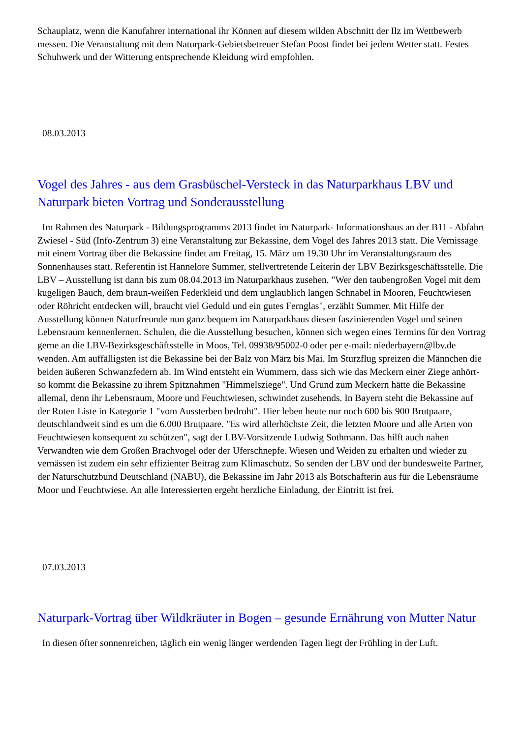Schauplatz, wenn die Kanufahrer international ihr Können auf diesem wilden Abschnitt der Ilz im Wettbewerb messen. Die Veranstaltung mit dem Naturpark-Gebietsbetreuer Stefan Poost findet bei jedem Wetter statt. Festes Schuhwerk und der Witterung entsprechende Kleidung wird empfohlen.
08.03.2013
Vogel des Jahres - aus dem Grasbüschel-Versteck in das Naturparkhaus LBV und Naturpark bieten Vortrag und Sonderausstellung
Im Rahmen des Naturpark - Bildungsprogramms 2013 findet im Naturpark- Informationshaus an der B11 - Abfahrt Zwiesel - Süd (Info-Zentrum 3) eine Veranstaltung zur Bekassine, dem Vogel des Jahres 2013 statt. Die Vernissage mit einem Vortrag über die Bekassine findet am Freitag, 15. März um 19.30 Uhr im Veranstaltungsraum des Sonnenhauses statt. Referentin ist Hannelore Summer, stellvertretende Leiterin der LBV Bezirksgeschäftsstelle. Die LBV – Ausstellung ist dann bis zum 08.04.2013 im Naturparkhaus zusehen. "Wer den taubengroßen Vogel mit dem kugeligen Bauch, dem braun-weißen Federkleid und dem unglaublich langen Schnabel in Mooren, Feuchtwiesen oder Röhricht entdecken will, braucht viel Geduld und ein gutes Fernglas", erzählt Summer. Mit Hilfe der Ausstellung können Naturfreunde nun ganz bequem im Naturparkhaus diesen faszinierenden Vogel und seinen Lebensraum kennenlernen. Schulen, die die Ausstellung besuchen, können sich wegen eines Termins für den Vortrag gerne an die LBV-Bezirksgeschäftsstelle in Moos, Tel. 09938/95002-0 oder per e-mail: niederbayern@lbv.de wenden. Am auffälligsten ist die Bekassine bei der Balz von März bis Mai. Im Sturzflug spreizen die Männchen die beiden äußeren Schwanzfedern ab. Im Wind entsteht ein Wummern, dass sich wie das Meckern einer Ziege anhört- so kommt die Bekassine zu ihrem Spitznahmen "Himmelsziege". Und Grund zum Meckern hätte die Bekassine allemal, denn ihr Lebensraum, Moore und Feuchtwiesen, schwindet zusehends. In Bayern steht die Bekassine auf der Roten Liste in Kategorie 1 "vom Aussterben bedroht". Hier leben heute nur noch 600 bis 900 Brutpaare, deutschlandweit sind es um die 6.000 Brutpaare. "Es wird allerhöchste Zeit, die letzten Moore und alle Arten von Feuchtwiesen konsequent zu schützen", sagt der LBV-Vorsitzende Ludwig Sothmann. Das hilft auch nahen Verwandten wie dem Großen Brachvogel oder der Uferschnepfe. Wiesen und Weiden zu erhalten und wieder zu vernässen ist zudem ein sehr effizienter Beitrag zum Klimaschutz. So senden der LBV und der bundesweite Partner, der Naturschutzbund Deutschland (NABU), die Bekassine im Jahr 2013 als Botschafterin aus für die Lebensräume Moor und Feuchtwiese. An alle Interessierten ergeht herzliche Einladung, der Eintritt ist frei.
07.03.2013
Naturpark-Vortrag über Wildkräuter in Bogen – gesunde Ernährung von Mutter Natur
In diesen öfter sonnenreichen, täglich ein wenig länger werdenden Tagen liegt der Frühling in der Luft.